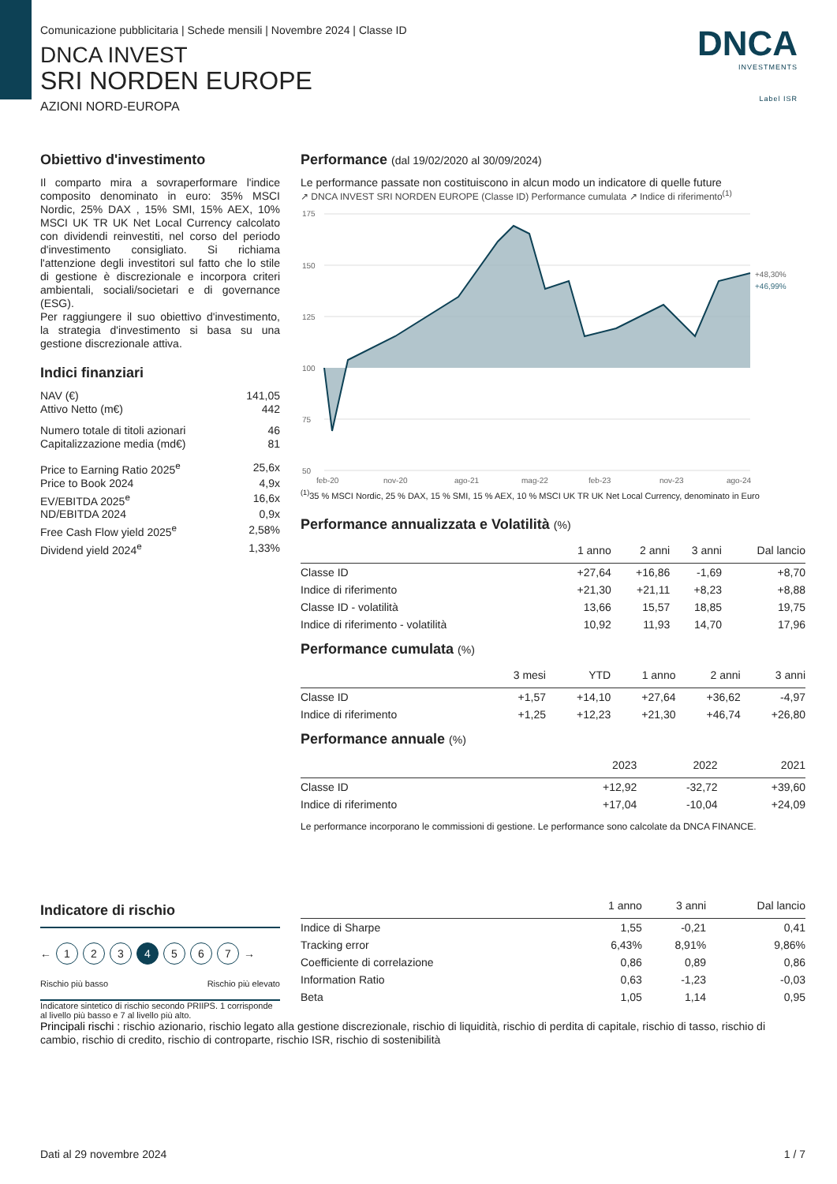Comunicazione pubblicitaria | Schede mensili | Novembre 2024 | Classe ID
DNCA INVEST
SRI NORDEN EUROPE
AZIONI NORD-EUROPA
DNCA
INVESTMENTS
Label ISR
Obiettivo d'investimento
Il comparto mira a sovraperformare l'indice composito denominato in euro: 35% MSCI Nordic, 25% DAX , 15% SMI, 15% AEX, 10% MSCI UK TR UK Net Local Currency calcolato con dividendi reinvestiti, nel corso del periodo d'investimento consigliato. Si richiama l'attenzione degli investitori sul fatto che lo stile di gestione è discrezionale e incorpora criteri ambientali, sociali/societari e di governance (ESG).
Per raggiungere il suo obiettivo d'investimento, la strategia d'investimento si basa su una gestione discrezionale attiva.
Indici finanziari
| NAV (€) | 141,05 |
| Attivo Netto (m€) | 442 |
| Numero totale di titoli azionari | 46 |
| Capitalizzazione media (md€) | 81 |
| Price to Earning Ratio 2025<sup>e</sup> | 25,6x |
| Price to Book 2024 | 4,9x |
| EV/EBITDA 2025<sup>e</sup> | 16,6x |
| ND/EBITDA 2024 | 0,9x |
| Free Cash Flow yield 2025<sup>e</sup> | 2,58% |
| Dividend yield 2024<sup>e</sup> | 1,33% |
Performance (dal 19/02/2020 al 30/09/2024)
Le performance passate non costituiscono in alcun modo un indicatore di quelle future
↗ DNCA INVEST SRI NORDEN EUROPE (Classe ID) Performance cumulata ↗ Indice di riferimento<sup>(1)</sup>
175
150
125
100
75
50
+48,30%
+46,99%
feb-20
nov-20
ago-21
mag-22
feb-23
nov-23
ago-24
<sup>(1)</sup> 35 % MSCI Nordic, 25 % DAX, 15 % SMI, 15 % AEX, 10 % MSCI UK TR UK Net Local Currency, denominato in Euro
Performance annualizzata e Volatilità (%)
| | 1 anno | 2 anni | 3 anni | Dal lancio |
| --- | --- | --- | --- | --- |
| Classe ID | +27,64 | +16,86 | -1,69 | +8,70 |
| Indice di riferimento | +21,30 | +21,11 | +8,23 | +8,88 |
| Classe ID - volatilità | 13,66 | 15,57 | 18,85 | 19,75 |
| Indice di riferimento - volatilità | 10,92 | 11,93 | 14,70 | 17,96 |
Performance cumulata (%)
| | 3 mesi | YTD | 1 anno | 2 anni | 3 anni |
| --- | --- | --- | --- | --- | --- |
| Classe ID | +1,57 | +14,10 | +27,64 | +36,62 | -4,97 |
| Indice di riferimento | +1,25 | +12,23 | +21,30 | +46,74 | +26,80 |
Performance annuale (%)
| | 2023 | 2022 | 2021 |
| --- | --- | --- | --- |
| Classe ID | +12,92 | -32,72 | +39,60 |
| Indice di riferimento | +17,04 | -10,04 | +24,09 |
Le performance incorporano le commissioni di gestione. Le performance sono calcolate da DNCA FINANCE.
Indicatore di rischio
← 1 2 3 4 5 6 7 →
Rischio più basso Rischio più elevato
Indicatore sintetico di rischio secondo PRIIPS. 1 corrisponde al livello più basso e 7 al livello più alto.
| | 1 anno | 3 anni | Dal lancio |
| --- | --- | --- | --- |
| Indice di Sharpe | 1,55 | -0,21 | 0,41 |
| Tracking error | 6,43% | 8,91% | 9,86% |
| Coefficiente di correlazione | 0,86 | 0,89 | 0,86 |
| Information Ratio | 0,63 | -1,23 | -0,03 |
| Beta | 1,05 | 1,14 | 0,95 |
Principali rischi : rischio azionario, rischio legato alla gestione discrezionale, rischio di liquidità, rischio di perdita di capitale, rischio di tasso, rischio di cambio, rischio di credito, rischio di controparte, rischio ISR, rischio di sostenibilità
Dati al 29 novembre 2024 1 / 7